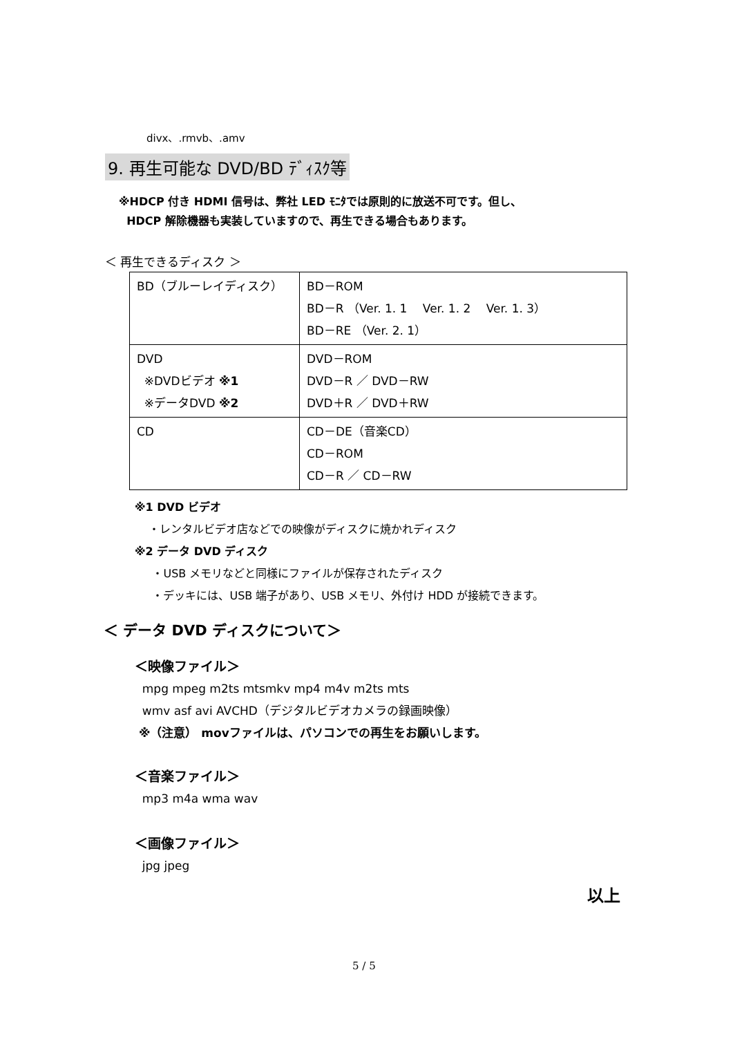divx、.rmvb、.amv
9. 再生可能な DVD/BD ﾃﾞｨｽｸ等
※HDCP 付き HDMI 信号は、弊社 LED ﾓﾆﾀでは原則的に放送不可です。但し、
HDCP 解除機器も実装していますので、再生できる場合もあります。
＜ 再生できるディスク ＞
| BD（ブルーレイディスク） | BD－ROM BD－R （Ver. 1. 1 Ver. 1. 2 Ver. 1. 3） BD－RE （Ver. 2. 1） |
| DVD ※DVDビデオ ※1 ※データDVD ※2 | DVD－ROM DVD－R ／ DVD－RW DVD＋R ／ DVD＋RW |
| CD | CD－DE（音楽CD） CD－ROM CD－R ／ CD－RW |
※1 DVD ビデオ
・レンタルビデオ店などでの映像がディスクに焼かれディスク
※2 データ DVD ディスク
・USB メモリなどと同様にファイルが保存されたディスク
・デッキには、USB 端子があり、USB メモリ、外付け HDD が接続できます。
＜ データ DVD ディスクについて＞
＜映像ファイル＞
mpg mpeg m2ts mtsmkv mp4 m4v m2ts mts
wmv asf avi AVCHD（デジタルビデオカメラの録画映像）
※（注意） movファイルは、パソコンでの再生をお願いします。
＜音楽ファイル＞
mp3 m4a wma wav
＜画像ファイル＞
jpg jpeg
以上
5 / 5